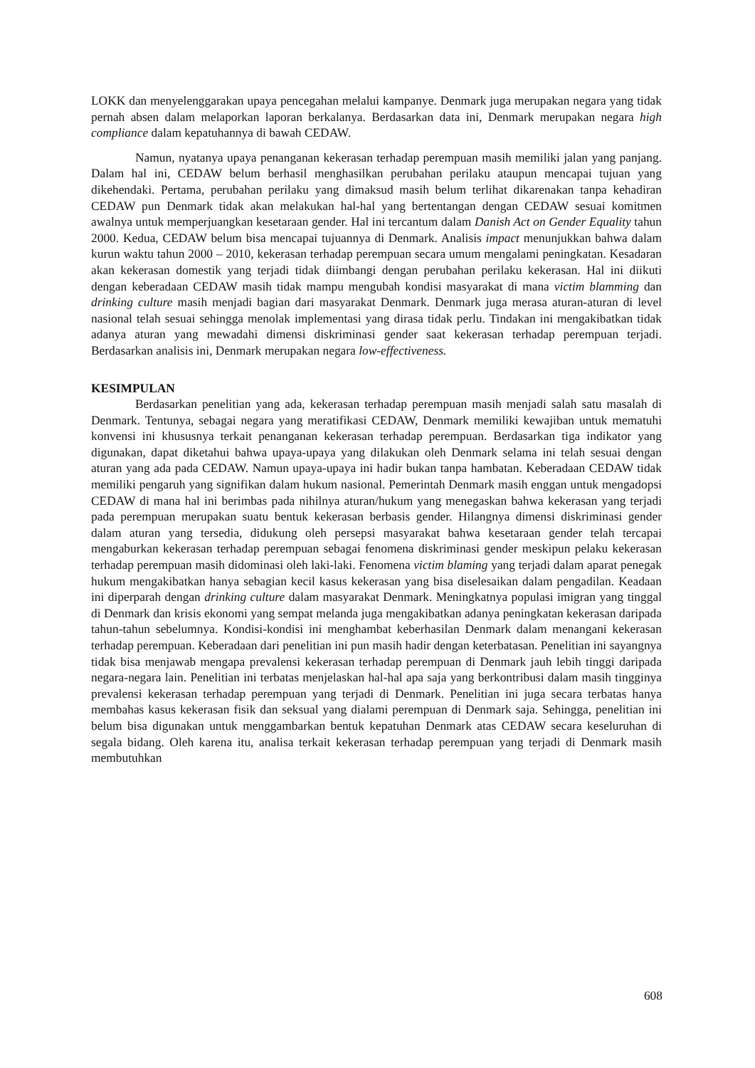LOKK dan menyelenggarakan upaya pencegahan melalui kampanye. Denmark juga merupakan negara yang tidak pernah absen dalam melaporkan laporan berkalanya. Berdasarkan data ini, Denmark merupakan negara high compliance dalam kepatuhannya di bawah CEDAW.
Namun, nyatanya upaya penanganan kekerasan terhadap perempuan masih memiliki jalan yang panjang. Dalam hal ini, CEDAW belum berhasil menghasilkan perubahan perilaku ataupun mencapai tujuan yang dikehendaki. Pertama, perubahan perilaku yang dimaksud masih belum terlihat dikarenakan tanpa kehadiran CEDAW pun Denmark tidak akan melakukan hal-hal yang bertentangan dengan CEDAW sesuai komitmen awalnya untuk memperjuangkan kesetaraan gender. Hal ini tercantum dalam Danish Act on Gender Equality tahun 2000. Kedua, CEDAW belum bisa mencapai tujuannya di Denmark. Analisis impact menunjukkan bahwa dalam kurun waktu tahun 2000 – 2010, kekerasan terhadap perempuan secara umum mengalami peningkatan. Kesadaran akan kekerasan domestik yang terjadi tidak diimbangi dengan perubahan perilaku kekerasan. Hal ini diikuti dengan keberadaan CEDAW masih tidak mampu mengubah kondisi masyarakat di mana victim blamming dan drinking culture masih menjadi bagian dari masyarakat Denmark. Denmark juga merasa aturan-aturan di level nasional telah sesuai sehingga menolak implementasi yang dirasa tidak perlu. Tindakan ini mengakibatkan tidak adanya aturan yang mewadahi dimensi diskriminasi gender saat kekerasan terhadap perempuan terjadi. Berdasarkan analisis ini, Denmark merupakan negara low-effectiveness.
KESIMPULAN
Berdasarkan penelitian yang ada, kekerasan terhadap perempuan masih menjadi salah satu masalah di Denmark. Tentunya, sebagai negara yang meratifikasi CEDAW, Denmark memiliki kewajiban untuk mematuhi konvensi ini khususnya terkait penanganan kekerasan terhadap perempuan. Berdasarkan tiga indikator yang digunakan, dapat diketahui bahwa upaya-upaya yang dilakukan oleh Denmark selama ini telah sesuai dengan aturan yang ada pada CEDAW. Namun upaya-upaya ini hadir bukan tanpa hambatan. Keberadaan CEDAW tidak memiliki pengaruh yang signifikan dalam hukum nasional. Pemerintah Denmark masih enggan untuk mengadopsi CEDAW di mana hal ini berimbas pada nihilnya aturan/hukum yang menegaskan bahwa kekerasan yang terjadi pada perempuan merupakan suatu bentuk kekerasan berbasis gender. Hilangnya dimensi diskriminasi gender dalam aturan yang tersedia, didukung oleh persepsi masyarakat bahwa kesetaraan gender telah tercapai mengaburkan kekerasan terhadap perempuan sebagai fenomena diskriminasi gender meskipun pelaku kekerasan terhadap perempuan masih didominasi oleh laki-laki. Fenomena victim blaming yang terjadi dalam aparat penegak hukum mengakibatkan hanya sebagian kecil kasus kekerasan yang bisa diselesaikan dalam pengadilan. Keadaan ini diperparah dengan drinking culture dalam masyarakat Denmark. Meningkatnya populasi imigran yang tinggal di Denmark dan krisis ekonomi yang sempat melanda juga mengakibatkan adanya peningkatan kekerasan daripada tahun-tahun sebelumnya. Kondisi-kondisi ini menghambat keberhasilan Denmark dalam menangani kekerasan terhadap perempuan. Keberadaan dari penelitian ini pun masih hadir dengan keterbatasan. Penelitian ini sayangnya tidak bisa menjawab mengapa prevalensi kekerasan terhadap perempuan di Denmark jauh lebih tinggi daripada negara-negara lain. Penelitian ini terbatas menjelaskan hal-hal apa saja yang berkontribusi dalam masih tingginya prevalensi kekerasan terhadap perempuan yang terjadi di Denmark. Penelitian ini juga secara terbatas hanya membahas kasus kekerasan fisik dan seksual yang dialami perempuan di Denmark saja. Sehingga, penelitian ini belum bisa digunakan untuk menggambarkan bentuk kepatuhan Denmark atas CEDAW secara keseluruhan di segala bidang. Oleh karena itu, analisa terkait kekerasan terhadap perempuan yang terjadi di Denmark masih membutuhkan
608